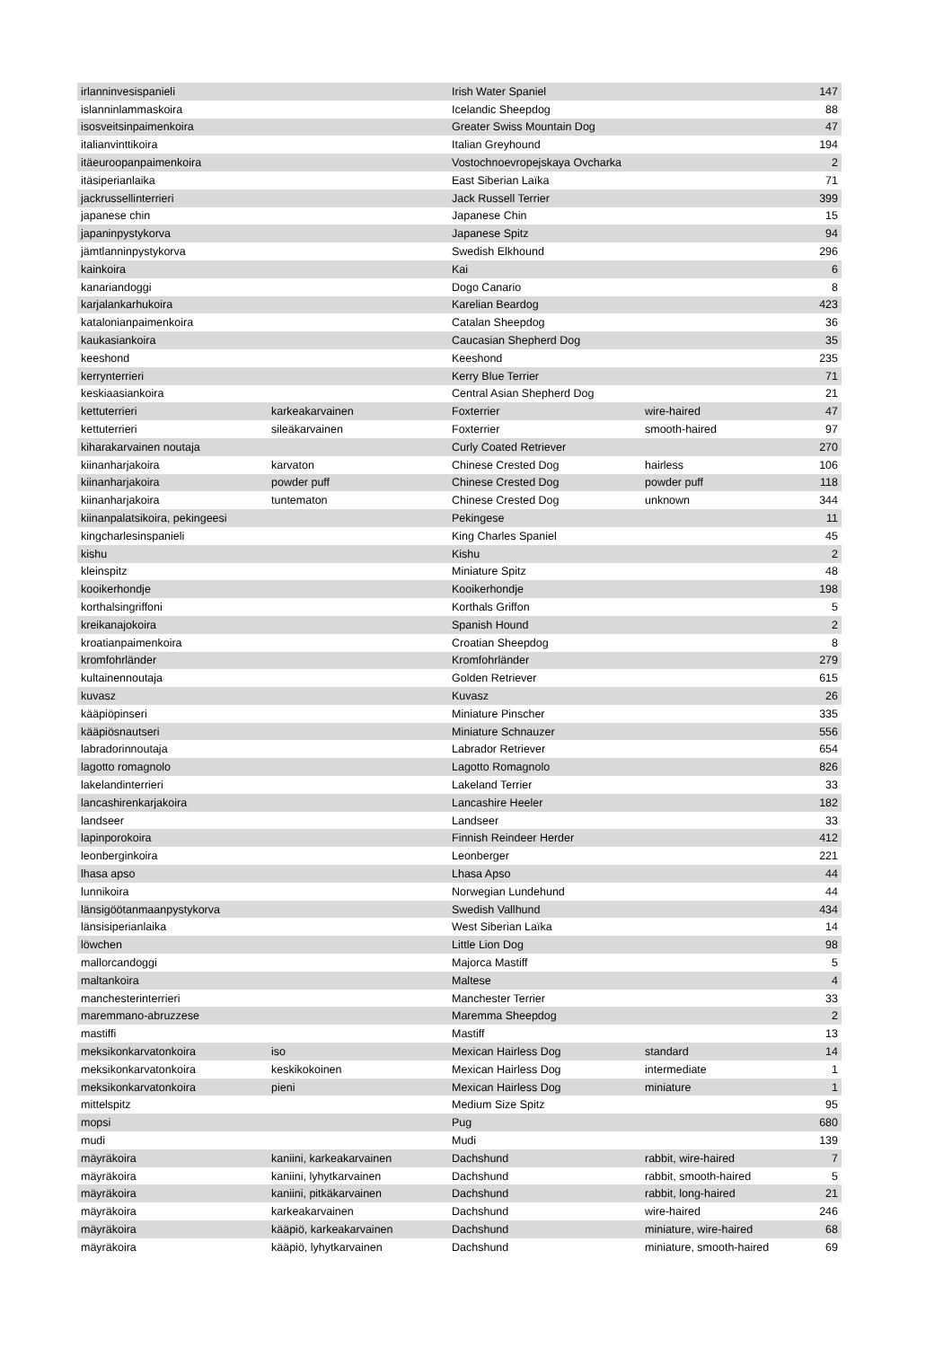| irlanninvesispanieli | | Irish Water Spaniel | | 147 |
| islanninlammaskoira | | Icelandic Sheepdog | | 88 |
| isosveitsinpaimenkoira | | Greater Swiss Mountain Dog | | 47 |
| italianvinttikoira | | Italian Greyhound | | 194 |
| itäeuroopanpaimenkoira | | Vostochnoevropejskaya Ovcharka | | 2 |
| itäsiperianlaika | | East Siberian Laïka | | 71 |
| jackrussellinterrieri | | Jack Russell Terrier | | 399 |
| japanese chin | | Japanese Chin | | 15 |
| japaninpystykorva | | Japanese Spitz | | 94 |
| jämtlanninpystykorva | | Swedish Elkhound | | 296 |
| kainkoira | | Kai | | 6 |
| kanariandoggi | | Dogo Canario | | 8 |
| karjalankarhukoira | | Karelian Beardog | | 423 |
| katalonianpaimenkoira | | Catalan Sheepdog | | 36 |
| kaukasiankoira | | Caucasian Shepherd Dog | | 35 |
| keeshond | | Keeshond | | 235 |
| kerrynterrieri | | Kerry Blue Terrier | | 71 |
| keskiaasiankoira | | Central Asian Shepherd Dog | | 21 |
| kettuterrieri | karkeakarvainen | Foxterrier | wire-haired | 47 |
| kettuterrieri | sileäkarvainen | Foxterrier | smooth-haired | 97 |
| kiharakarvainen noutaja | | Curly Coated Retriever | | 270 |
| kiinanharjakoira | karvaton | Chinese Crested Dog | hairless | 106 |
| kiinanharjakoira | powder puff | Chinese Crested Dog | powder puff | 118 |
| kiinanharjakoira | tuntematon | Chinese Crested Dog | unknown | 344 |
| kiinanpalatsikoira, pekingeesi | | Pekingese | | 11 |
| kingcharlesinspanieli | | King Charles Spaniel | | 45 |
| kishu | | Kishu | | 2 |
| kleinspitz | | Miniature Spitz | | 48 |
| kooikerhondje | | Kooikerhondje | | 198 |
| korthalsingriffoni | | Korthals Griffon | | 5 |
| kreikanajokoira | | Spanish Hound | | 2 |
| kroatianpaimenkoira | | Croatian Sheepdog | | 8 |
| kromfohrländer | | Kromfohrländer | | 279 |
| kultainennoutaja | | Golden Retriever | | 615 |
| kuvasz | | Kuvasz | | 26 |
| kääpiöpinseri | | Miniature Pinscher | | 335 |
| kääpiösnautseri | | Miniature Schnauzer | | 556 |
| labradorinnoutaja | | Labrador Retriever | | 654 |
| lagotto romagnolo | | Lagotto Romagnolo | | 826 |
| lakelandinterrieri | | Lakeland Terrier | | 33 |
| lancashirenkarjakoira | | Lancashire Heeler | | 182 |
| landseer | | Landseer | | 33 |
| lapinporokoira | | Finnish Reindeer Herder | | 412 |
| leonberginkoira | | Leonberger | | 221 |
| lhasa apso | | Lhasa Apso | | 44 |
| lunnikoira | | Norwegian Lundehund | | 44 |
| länsigöötanmaanpystykorva | | Swedish Vallhund | | 434 |
| länsisiperianlaika | | West Siberian Laïka | | 14 |
| löwchen | | Little Lion Dog | | 98 |
| mallorcandoggi | | Majorca Mastiff | | 5 |
| maltankoira | | Maltese | | 4 |
| manchesterinterrieri | | Manchester Terrier | | 33 |
| maremmano-abruzzese | | Maremma Sheepdog | | 2 |
| mastiffi | | Mastiff | | 13 |
| meksikonkarvatonkoira | iso | Mexican Hairless Dog | standard | 14 |
| meksikonkarvatonkoira | keskikokoinen | Mexican Hairless Dog | intermediate | 1 |
| meksikonkarvatonkoira | pieni | Mexican Hairless Dog | miniature | 1 |
| mittelspitz | | Medium Size Spitz | | 95 |
| mopsi | | Pug | | 680 |
| mudi | | Mudi | | 139 |
| mäyräkoira | kaniini, karkeakarvainen | Dachshund | rabbit, wire-haired | 7 |
| mäyräkoira | kaniini, lyhytkarvainen | Dachshund | rabbit, smooth-haired | 5 |
| mäyräkoira | kaniini, pitkäkarvainen | Dachshund | rabbit, long-haired | 21 |
| mäyräkoira | karkeakarvainen | Dachshund | wire-haired | 246 |
| mäyräkoira | kääpiö, karkeakarvainen | Dachshund | miniature, wire-haired | 68 |
| mäyräkoira | kääpiö, lyhytkarvainen | Dachshund | miniature, smooth-haired | 69 |